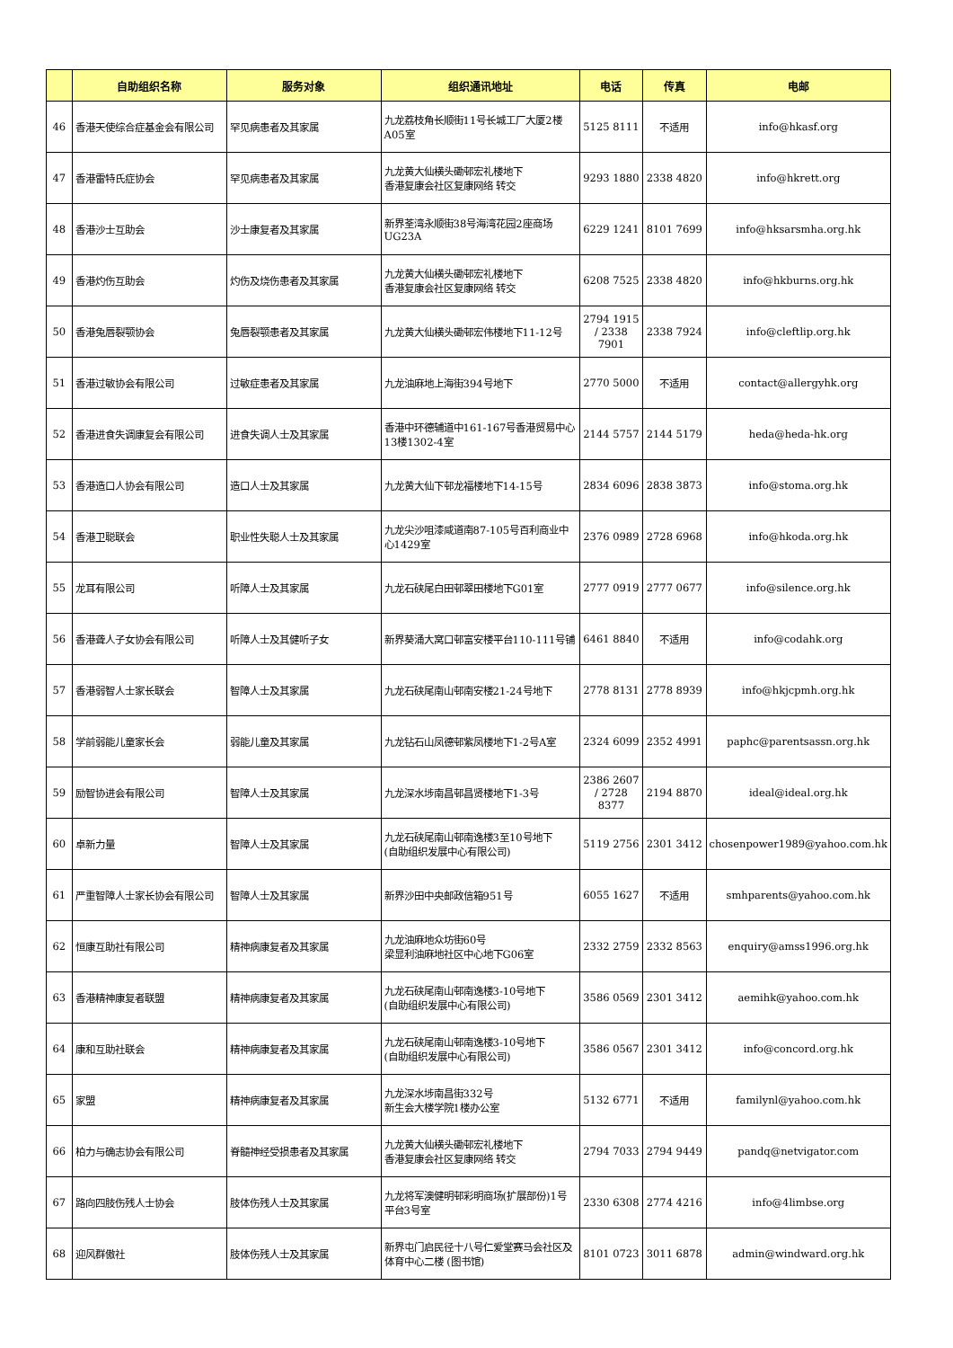| | 自助组织名称 | 服务对象 | 组织通讯地址 | 电话 | 传真 | 电邮 |
| --- | --- | --- | --- | --- | --- | --- |
| 46 | 香港天使综合症基金会有限公司 | 罕见病患者及其家属 | 九龙荔枝角长顺街11号长城工厂大厦2楼A05室 | 5125 8111 | 不适用 | info@hkasf.org |
| 47 | 香港雷特氏症协会 | 罕见病患者及其家属 | 九龙黄大仙横头磡邨宏礼楼地下 香港复康会社区复康网络 转交 | 9293 1880 | 2338 4820 | info@hkrett.org |
| 48 | 香港沙士互助会 | 沙士康复者及其家属 | 新界荃湾永顺街38号海湾花园2座商场UG23A | 6229 1241 | 8101 7699 | info@hksarsmha.org.hk |
| 49 | 香港灼伤互助会 | 灼伤及烧伤患者及其家属 | 九龙黄大仙横头磡邨宏礼楼地下 香港复康会社区复康网络 转交 | 6208 7525 | 2338 4820 | info@hkburns.org.hk |
| 50 | 香港兔唇裂颚协会 | 兔唇裂颚患者及其家属 | 九龙黄大仙横头磡邨宏伟楼地下11-12号 | 2794 1915 / 2338 7901 | 2338 7924 | info@cleftlip.org.hk |
| 51 | 香港过敏协会有限公司 | 过敏症患者及其家属 | 九龙油麻地上海街394号地下 | 2770 5000 | 不适用 | contact@allergyhk.org |
| 52 | 香港进食失调康复会有限公司 | 进食失调人士及其家属 | 香港中环德辅道中161-167号香港贸易中心13楼1302-4室 | 2144 5757 | 2144 5179 | heda@heda-hk.org |
| 53 | 香港造口人协会有限公司 | 造口人士及其家属 | 九龙黄大仙下邨龙福楼地下14-15号 | 2834 6096 | 2838 3873 | info@stoma.org.hk |
| 54 | 香港卫聪联会 | 职业性失聪人士及其家属 | 九龙尖沙咀漆咸道南87-105号百利商业中心1429室 | 2376 0989 | 2728 6968 | info@hkoda.org.hk |
| 55 | 龙耳有限公司 | 听障人士及其家属 | 九龙石硖尾白田邨翠田楼地下G01室 | 2777 0919 | 2777 0677 | info@silence.org.hk |
| 56 | 香港聋人子女协会有限公司 | 听障人士及其健听子女 | 新界葵涌大窝口邨富安楼平台110-111号铺 | 6461 8840 | 不适用 | info@codahk.org |
| 57 | 香港弱智人士家长联会 | 智障人士及其家属 | 九龙石硖尾南山邨南安楼21-24号地下 | 2778 8131 | 2778 8939 | info@hkjcpmh.org.hk |
| 58 | 学前弱能儿童家长会 | 弱能儿童及其家属 | 九龙钻石山凤德邨紫凤楼地下1-2号A室 | 2324 6099 | 2352 4991 | paphc@parentsassn.org.hk |
| 59 | 励智协进会有限公司 | 智障人士及其家属 | 九龙深水埗南昌邨昌贤楼地下1-3号 | 2386 2607 / 2728 8377 | 2194 8870 | ideal@ideal.org.hk |
| 60 | 卓新力量 | 智障人士及其家属 | 九龙石硖尾南山邨南逸楼3至10号地下 (自助组织发展中心有限公司) | 5119 2756 | 2301 3412 | chosenpower1989@yahoo.com.hk |
| 61 | 严重智障人士家长协会有限公司 | 智障人士及其家属 | 新界沙田中央邮政信箱951号 | 6055 1627 | 不适用 | smhparents@yahoo.com.hk |
| 62 | 恒康互助社有限公司 | 精神病康复者及其家属 | 九龙油麻地众坊街60号 梁显利油麻地社区中心地下G06室 | 2332 2759 | 2332 8563 | enquiry@amss1996.org.hk |
| 63 | 香港精神康复者联盟 | 精神病康复者及其家属 | 九龙石硖尾南山邨南逸楼3-10号地下 (自助组织发展中心有限公司) | 3586 0569 | 2301 3412 | aemihk@yahoo.com.hk |
| 64 | 康和互助社联会 | 精神病康复者及其家属 | 九龙石硖尾南山邨南逸楼3-10号地下 (自助组织发展中心有限公司) | 3586 0567 | 2301 3412 | info@concord.org.hk |
| 65 | 家盟 | 精神病康复者及其家属 | 九龙深水埗南昌街332号 新生会大楼学院1楼办公室 | 5132 6771 | 不适用 | familynl@yahoo.com.hk |
| 66 | 柏力与确志协会有限公司 | 脊髓神经受损患者及其家属 | 九龙黄大仙横头磡邨宏礼楼地下 香港复康会社区复康网络 转交 | 2794 7033 | 2794 9449 | pandq@netvigator.com |
| 67 | 路向四肢伤残人士协会 | 肢体伤残人士及其家属 | 九龙将军澳健明邨彩明商场(扩展部份)1号平台3号室 | 2330 6308 | 2774 4216 | info@4limbse.org |
| 68 | 迎风群傲社 | 肢体伤残人士及其家属 | 新界屯门启民径十八号仁爱堂赛马会社区及体育中心二楼 (图书馆) | 8101 0723 | 3011 6878 | admin@windward.org.hk |